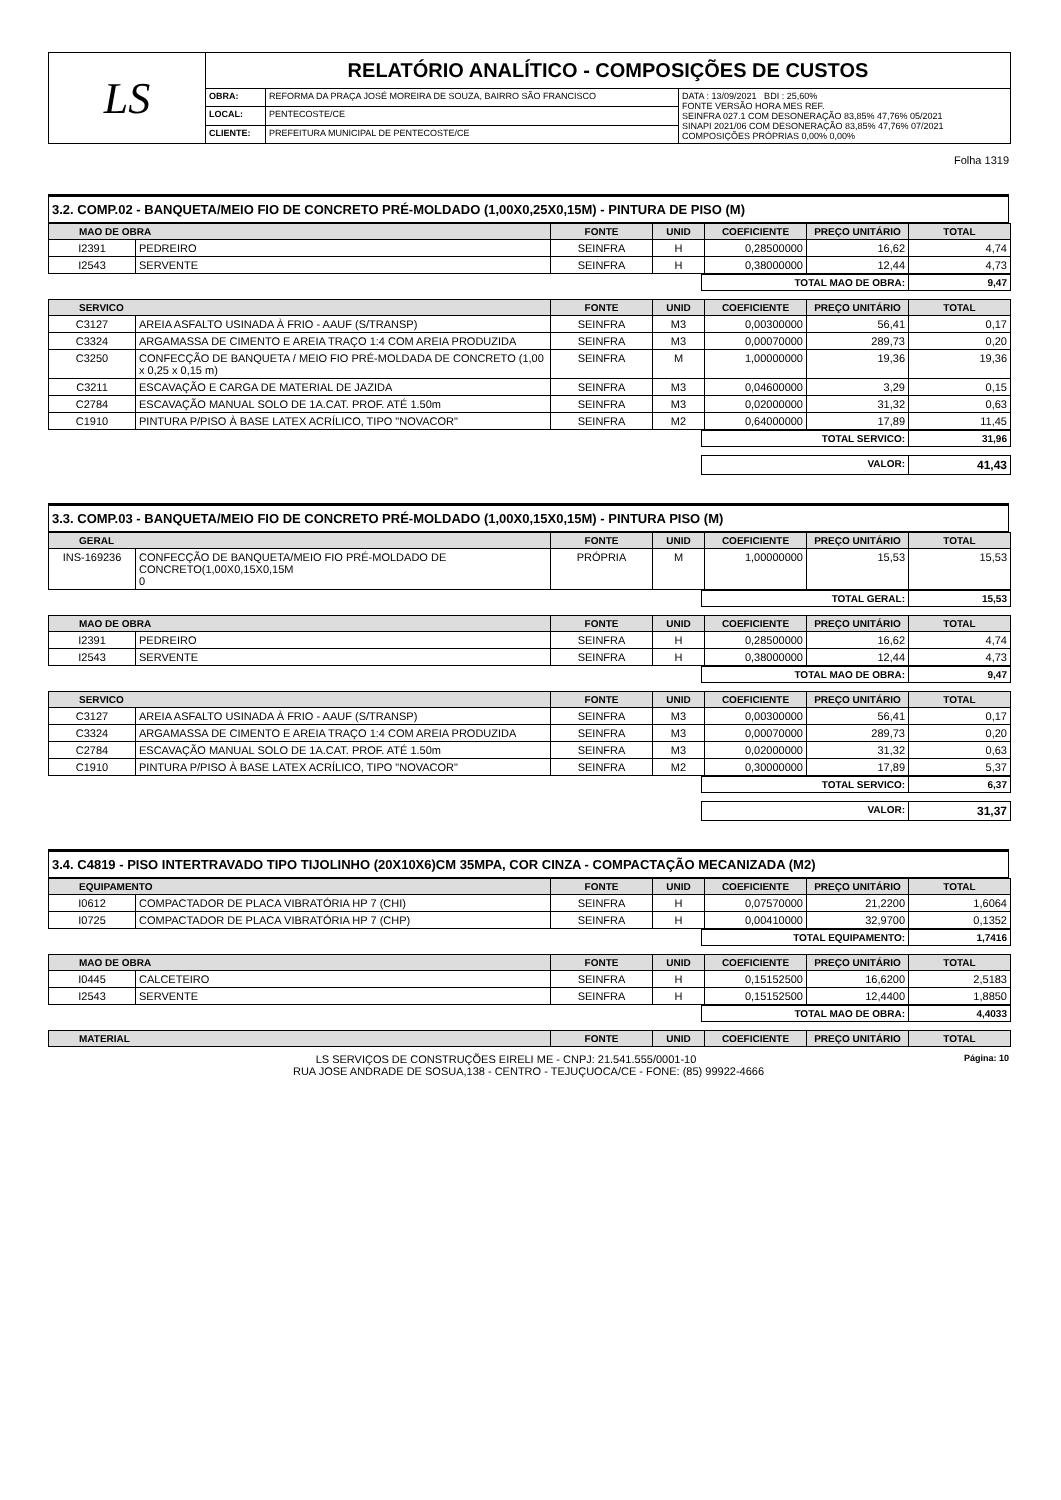| LS | RELATÓRIO ANALÍTICO - COMPOSIÇÕES DE CUSTOS | | |
| | OBRA: | REFORMA DA PRAÇA JOSÉ MOREIRA DE SOUZA, BAIRRO SÃO FRANCISCO | DATA : 13/09/2021 BDI : 25,60% FONTE VERSÃO HORA MES REF. SEINFRA 027.1 COM DESONERAÇÃO 83,85% 47,76% 05/2021 SINAPI 2021/06 COM DESONERAÇÃO 83,85% 47,76% 07/2021 COMPOSIÇÕES PRÓPRIAS 0,00% 0,00% |
| | LOCAL: | PENTECOSTE/CE | |
| | CLIENTE: | PREFEITURA MUNICIPAL DE PENTECOSTE/CE | |
Folha 1319
3.2. COMP.02 - BANQUETA/MEIO FIO DE CONCRETO PRÉ-MOLDADO (1,00X0,25X0,15M) - PINTURA DE PISO (M)
| MAO DE OBRA | | FONTE | UNID | COEFICIENTE | PREÇO UNITÁRIO | TOTAL |
| --- | --- | --- | --- | --- | --- | --- |
| I2391 | PEDREIRO | SEINFRA | H | 0,28500000 | 16,62 | 4,74 |
| I2543 | SERVENTE | SEINFRA | H | 0,38000000 | 12,44 | 4,73 |
| TOTAL MAO DE OBRA: | 9,47 |
| SERVICO | | FONTE | UNID | COEFICIENTE | PREÇO UNITÁRIO | TOTAL |
| --- | --- | --- | --- | --- | --- | --- |
| C3127 | AREIA ASFALTO USINADA À FRIO - AAUF (S/TRANSP) | SEINFRA | M3 | 0,00300000 | 56,41 | 0,17 |
| C3324 | ARGAMASSA DE CIMENTO E AREIA TRAÇO 1:4 COM AREIA PRODUZIDA | SEINFRA | M3 | 0,00070000 | 289,73 | 0,20 |
| C3250 | CONFECÇÃO DE BANQUETA / MEIO FIO PRÉ-MOLDADA DE CONCRETO (1,00 x 0,25 x 0,15 m) | SEINFRA | M | 1,00000000 | 19,36 | 19,36 |
| C3211 | ESCAVAÇÃO E CARGA DE MATERIAL DE JAZIDA | SEINFRA | M3 | 0,04600000 | 3,29 | 0,15 |
| C2784 | ESCAVAÇÃO MANUAL SOLO DE 1A.CAT. PROF. ATÉ 1.50m | SEINFRA | M3 | 0,02000000 | 31,32 | 0,63 |
| C1910 | PINTURA P/PISO À BASE LATEX ACRÍLICO, TIPO "NOVACOR" | SEINFRA | M2 | 0,64000000 | 17,89 | 11,45 |
| TOTAL SERVICO: | 31,96 |
| VALOR: | 41,43 |
3.3. COMP.03 - BANQUETA/MEIO FIO DE CONCRETO PRÉ-MOLDADO (1,00X0,15X0,15M) - PINTURA PISO (M)
| GERAL | | FONTE | UNID | COEFICIENTE | PREÇO UNITÁRIO | TOTAL |
| --- | --- | --- | --- | --- | --- | --- |
| INS-169236 | CONFECÇÃO DE BANQUETA/MEIO FIO PRÉ-MOLDADO DE CONCRETO(1,00X0,15X0,15M 0 | PRÓPRIA | M | 1,00000000 | 15,53 | 15,53 |
| TOTAL GERAL: | 15,53 |
| MAO DE OBRA | | FONTE | UNID | COEFICIENTE | PREÇO UNITÁRIO | TOTAL |
| --- | --- | --- | --- | --- | --- | --- |
| I2391 | PEDREIRO | SEINFRA | H | 0,28500000 | 16,62 | 4,74 |
| I2543 | SERVENTE | SEINFRA | H | 0,38000000 | 12,44 | 4,73 |
| TOTAL MAO DE OBRA: | 9,47 |
| SERVICO | | FONTE | UNID | COEFICIENTE | PREÇO UNITÁRIO | TOTAL |
| --- | --- | --- | --- | --- | --- | --- |
| C3127 | AREIA ASFALTO USINADA À FRIO - AAUF (S/TRANSP) | SEINFRA | M3 | 0,00300000 | 56,41 | 0,17 |
| C3324 | ARGAMASSA DE CIMENTO E AREIA TRAÇO 1:4 COM AREIA PRODUZIDA | SEINFRA | M3 | 0,00070000 | 289,73 | 0,20 |
| C2784 | ESCAVAÇÃO MANUAL SOLO DE 1A.CAT. PROF. ATÉ 1.50m | SEINFRA | M3 | 0,02000000 | 31,32 | 0,63 |
| C1910 | PINTURA P/PISO À BASE LATEX ACRÍLICO, TIPO "NOVACOR" | SEINFRA | M2 | 0,30000000 | 17,89 | 5,37 |
| TOTAL SERVICO: | 6,37 |
| VALOR: | 31,37 |
3.4. C4819 - PISO INTERTRAVADO TIPO TIJOLINHO (20X10X6)CM 35MPA, COR CINZA - COMPACTAÇÃO MECANIZADA (M2)
| EQUIPAMENTO | | FONTE | UNID | COEFICIENTE | PREÇO UNITÁRIO | TOTAL |
| --- | --- | --- | --- | --- | --- | --- |
| I0612 | COMPACTADOR DE PLACA VIBRATÓRIA HP 7 (CHI) | SEINFRA | H | 0,07570000 | 21,2200 | 1,6064 |
| I0725 | COMPACTADOR DE PLACA VIBRATÓRIA HP 7 (CHP) | SEINFRA | H | 0,00410000 | 32,9700 | 0,1352 |
| TOTAL EQUIPAMENTO: | 1,7416 |
| MAO DE OBRA | | FONTE | UNID | COEFICIENTE | PREÇO UNITÁRIO | TOTAL |
| --- | --- | --- | --- | --- | --- | --- |
| I0445 | CALCETEIRO | SEINFRA | H | 0,15152500 | 16,6200 | 2,5183 |
| I2543 | SERVENTE | SEINFRA | H | 0,15152500 | 12,4400 | 1,8850 |
| TOTAL MAO DE OBRA: | 4,4033 |
| MATERIAL | FONTE | UNID | COEFICIENTE | PREÇO UNITÁRIO | TOTAL |
| --- | --- | --- | --- | --- | --- |
LS SERVIÇOS DE CONSTRUÇÕES EIRELI ME - CNPJ: 21.541.555/0001-10 Página: 10
RUA JOSE ANDRADE DE SOSUA,138 - CENTRO - TEJUÇUOCA/CE - FONE: (85) 99922-4666